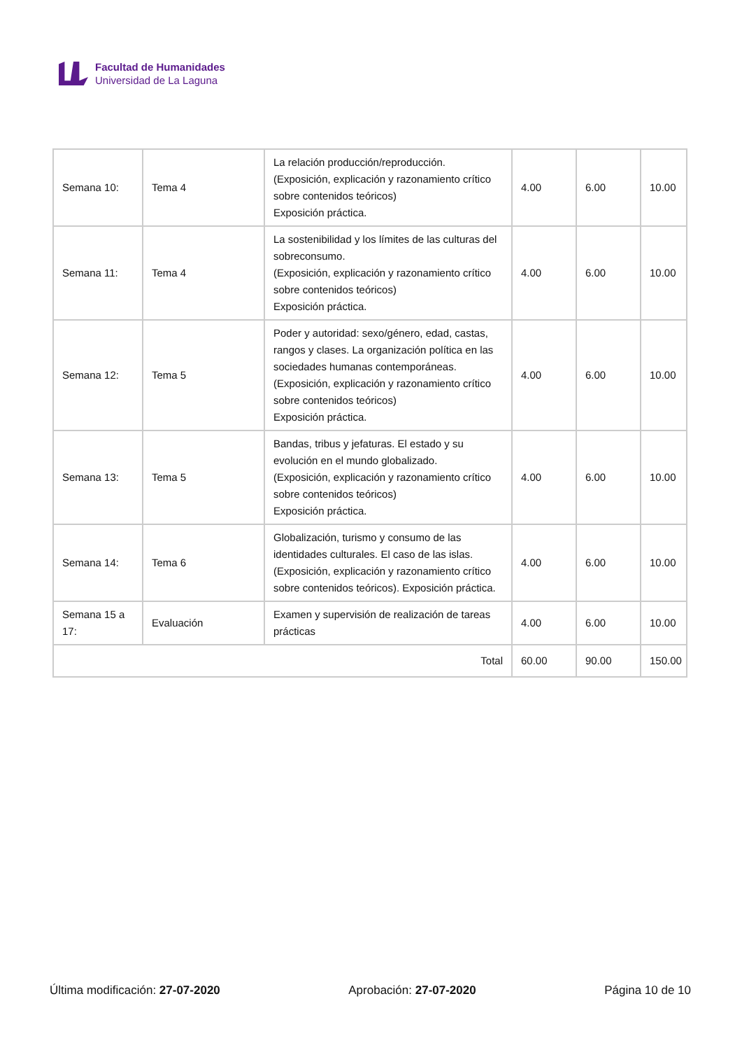Facultad de Humanidades
Universidad de La Laguna
| Semana 10: | Tema 4 | La relación producción/reproducción. (Exposición, explicación y razonamiento crítico sobre contenidos teóricos) Exposición práctica. | 4.00 | 6.00 | 10.00 |
| Semana 11: | Tema 4 | La sostenibilidad y los límites de las culturas del sobreconsumo. (Exposición, explicación y razonamiento crítico sobre contenidos teóricos) Exposición práctica. | 4.00 | 6.00 | 10.00 |
| Semana 12: | Tema 5 | Poder y autoridad: sexo/género, edad, castas, rangos y clases. La organización política en las sociedades humanas contemporáneas. (Exposición, explicación y razonamiento crítico sobre contenidos teóricos) Exposición práctica. | 4.00 | 6.00 | 10.00 |
| Semana 13: | Tema 5 | Bandas, tribus y jefaturas. El estado y su evolución en el mundo globalizado. (Exposición, explicación y razonamiento crítico sobre contenidos teóricos) Exposición práctica. | 4.00 | 6.00 | 10.00 |
| Semana 14: | Tema 6 | Globalización, turismo y consumo de las identidades culturales. El caso de las islas. (Exposición, explicación y razonamiento crítico sobre contenidos teóricos). Exposición práctica. | 4.00 | 6.00 | 10.00 |
| Semana 15 a 17: | Evaluación | Examen y supervisión de realización de tareas prácticas | 4.00 | 6.00 | 10.00 |
| Total | | | 60.00 | 90.00 | 150.00 |
Última modificación: 27-07-2020 Aprobación: 27-07-2020 Página 10 de 10